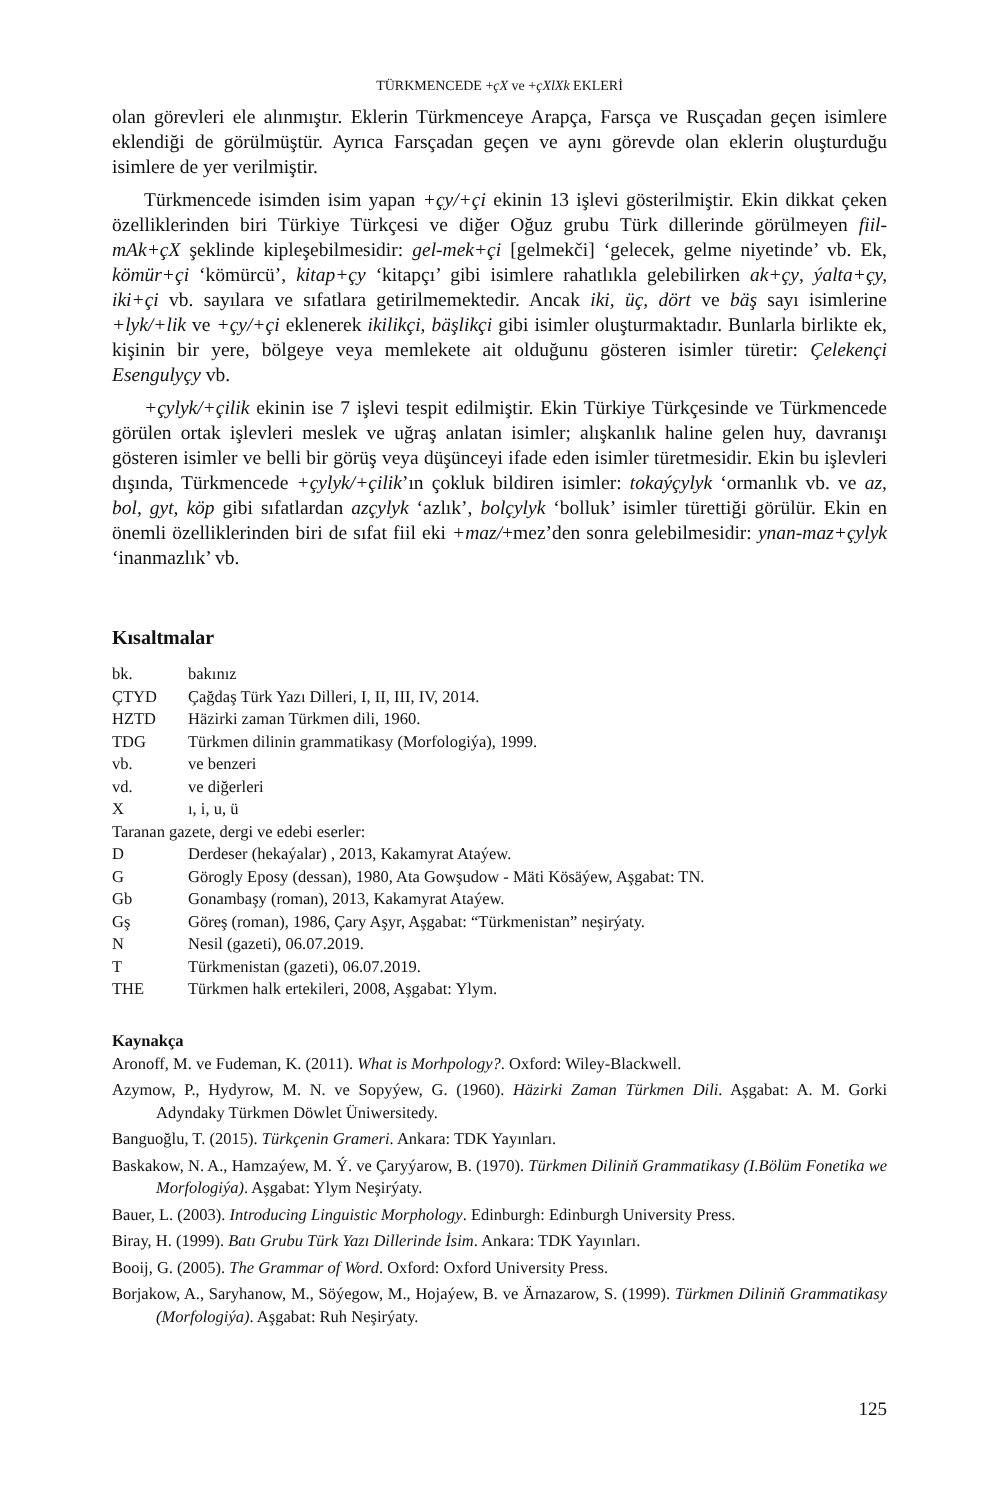TÜRKMENCEDE +çX ve +çXlXk EKLERİ
olan görevleri ele alınmıştır. Eklerin Türkmenceye Arapça, Farsça ve Rusçadan geçen isimlere eklendiği de görülmüştür. Ayrıca Farsçadan geçen ve aynı görevde olan eklerin oluşturduğu isimlere de yer verilmiştir.
Türkmencede isimden isim yapan +çy/+çi ekinin 13 işlevi gösterilmiştir. Ekin dikkat çeken özelliklerinden biri Türkiye Türkçesi ve diğer Oğuz grubu Türk dillerinde görülmeyen fiil-mAk+çX şeklinde kipleşebilmesidir: gel-mek+çi [gelmekči] ‘gelecek, gelme niyetinde’ vb. Ek, kömür+çi ‘kömürcü’, kitap+çy ‘kitapçı’ gibi isimlere rahatlıkla gelebilirken ak+çy, ýalta+çy, iki+çi vb. sayılara ve sıfatlara getirilmemektedir. Ancak iki, üç, dört ve bäş sayı isimlerine +lyk/+lik ve +çy/+çi eklenerek ikilikçi, bäşlikçi gibi isimler oluşturmaktadır. Bunlarla birlikte ek, kişinin bir yere, bölgeye veya memlekete ait olduğunu gösteren isimler türetir: Çelekençi Esengulyçy vb.
+çylyk/+çilik ekinin ise 7 işlevi tespit edilmiştir. Ekin Türkiye Türkçesinde ve Türkmencede görülen ortak işlevleri meslek ve uğraş anlatan isimler; alışkanlık haline gelen huy, davranışı gösteren isimler ve belli bir görüş veya düşünceyi ifade eden isimler türetmesidir. Ekin bu işlevleri dışında, Türkmencede +çylyk/+çilik’ın çokluk bildiren isimler: tokaýçylyk ‘ormanlık vb. ve az, bol, gyt, köp gibi sıfatlardan azçylyk ‘azlık’, bolçylyk ‘bolluk’ isimler türettiği görülür. Ekin en önemli özelliklerinden biri de sıfat fiil eki +maz/+mez’den sonra gelebilmesidir: ynan-maz+çylyk ‘inanmazlık’ vb.
Kısaltmalar
bk. bakınız
ÇTYD Çağdaş Türk Yazı Dilleri, I, II, III, IV, 2014.
HZTD Häzirki zaman Türkmen dili, 1960.
TDG Türkmen dilinin grammatikasy (Morfologiýa), 1999.
vb. ve benzeri
vd. ve diğerleri
Xı, i, u, ü
Taranan gazete, dergi ve edebi eserler:
D Derdeser (hekaýalar) , 2013, Kakamyrat Ataýew.
G Görogly Eposy (dessan), 1980, Ata Gowşudow - Mäti Kösäýew, Aşgabat: TN.
Gb Gonambaşy (roman), 2013, Kakamyrat Ataýew.
Gş Göreş (roman), 1986, Çary Aşyr, Aşgabat: “Türkmenistan” neşirýaty.
N Nesil (gazeti), 06.07.2019.
T Türkmenistan (gazeti), 06.07.2019.
THE Türkmen halk ertekileri, 2008, Aşgabat: Ylym.
Kaynakça
Aronoff, M. ve Fudeman, K. (2011). What is Morhpology?. Oxford: Wiley-Blackwell.
Azymow, P., Hydyrow, M. N. ve Sopyýew, G. (1960). Häzirki Zaman Türkmen Dili. Aşgabat: A. M. Gorki Adyndaky Türkmen Döwlet Üniwersitedy.
Banguoğlu, T. (2015). Türkçenin Grameri. Ankara: TDK Yayınları.
Baskakow, N. A., Hamzaýew, M. Ý. ve Çaryýarow, B. (1970). Türkmen Diliniň Grammatikasy (I.Bölüm Fonetika we Morfologiýa). Aşgabat: Ylym Neşirýaty.
Bauer, L. (2003). Introducing Linguistic Morphology. Edinburgh: Edinburgh University Press.
Biray, H. (1999). Batı Grubu Türk Yazı Dillerinde İsim. Ankara: TDK Yayınları.
Booij, G. (2005). The Grammar of Word. Oxford: Oxford University Press.
Borjakow, A., Saryhanow, M., Söýegow, M., Hojaýew, B. ve Ärnazarow, S. (1999). Türkmen Diliniň Grammatikasy (Morfologiýa). Aşgabat: Ruh Neşirýaty.
125